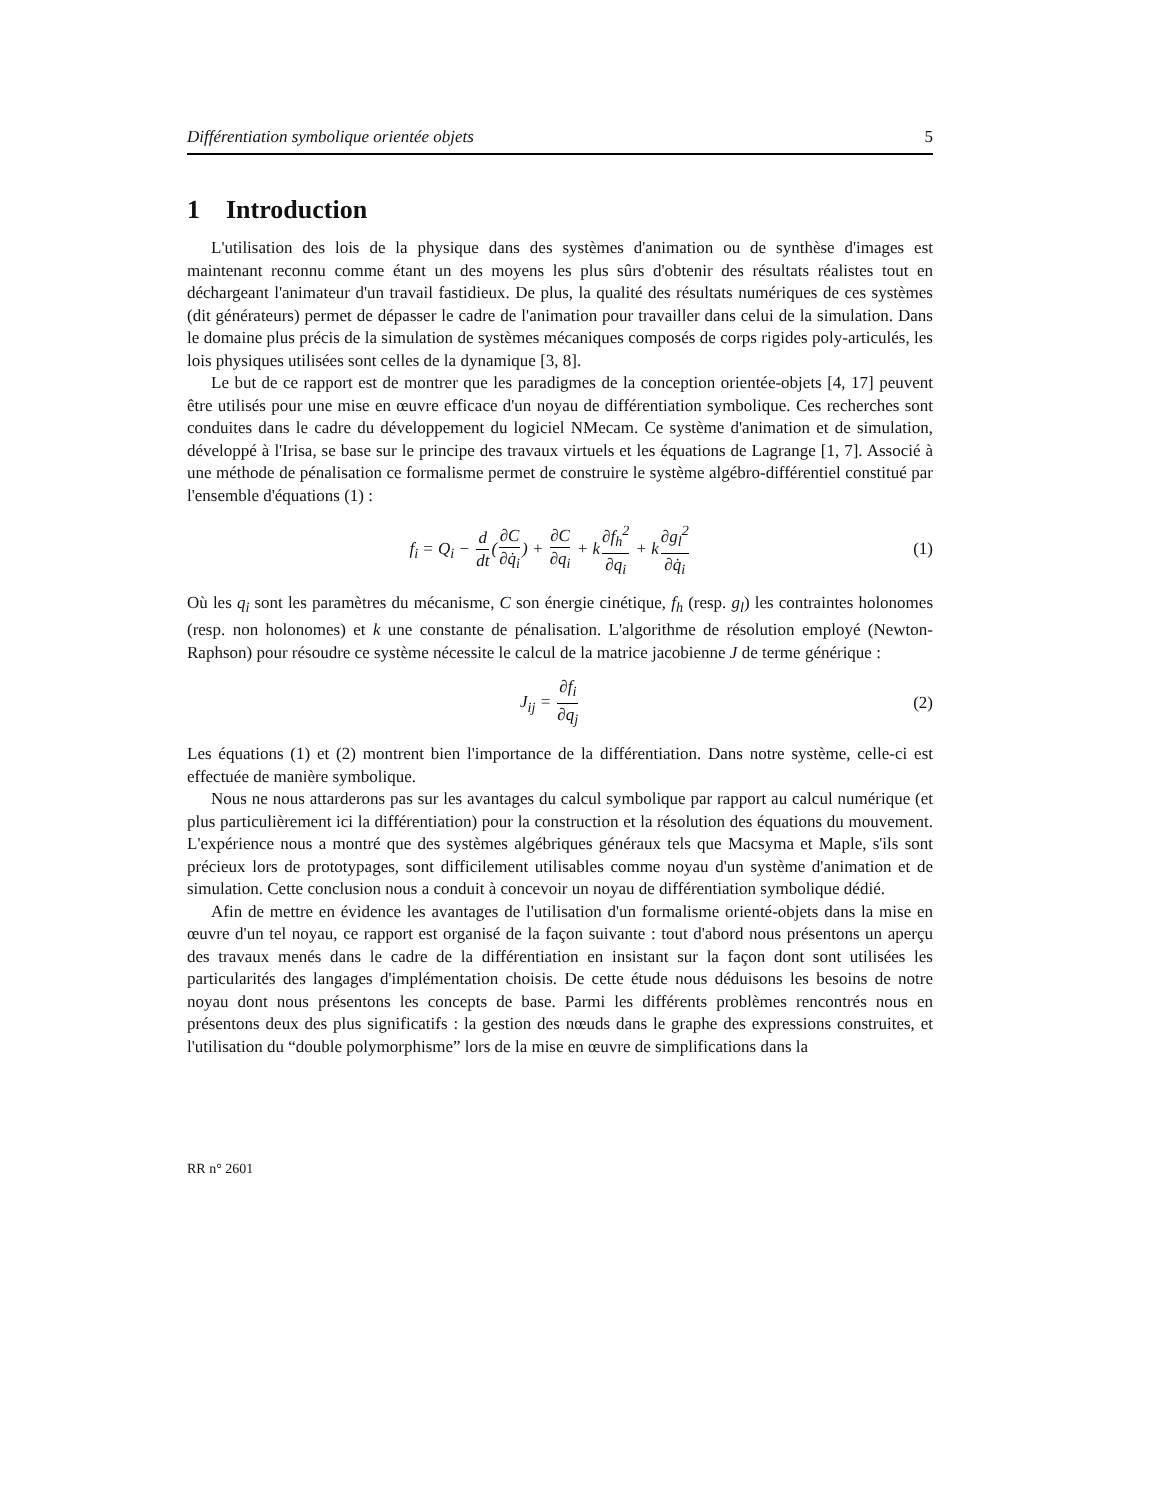Différentiation symbolique orientée objets 5
1 Introduction
L'utilisation des lois de la physique dans des systèmes d'animation ou de synthèse d'images est maintenant reconnu comme étant un des moyens les plus sûrs d'obtenir des résultats réalistes tout en déchargeant l'animateur d'un travail fastidieux. De plus, la qualité des résultats numériques de ces systèmes (dit générateurs) permet de dépasser le cadre de l'animation pour travailler dans celui de la simulation. Dans le domaine plus précis de la simulation de systèmes mécaniques composés de corps rigides poly-articulés, les lois physiques utilisées sont celles de la dynamique [3, 8].
Le but de ce rapport est de montrer que les paradigmes de la conception orientée-objets [4, 17] peuvent être utilisés pour une mise en œuvre efficace d'un noyau de différentiation symbolique. Ces recherches sont conduites dans le cadre du développement du logiciel NMecam. Ce système d'animation et de simulation, développé à l'Irisa, se base sur le principe des travaux virtuels et les équations de Lagrange [1, 7]. Associé à une méthode de pénalisation ce formalisme permet de construire le système algébro-différentiel constitué par l'ensemble d'équations (1) :
f<sub>i</sub> = Q<sub>i</sub> − d dt(∂C ∂q̇<sub>i</sub>) + ∂C ∂q<sub>i</sub> + k∂f<sub>h</sub><sup>2</sup> ∂q<sub>i</sub> + k∂g<sub>l</sub><sup>2</sup> ∂q̇<sub>i</sub>
(1)
Où les q<sub>i</sub> sont les paramètres du mécanisme, C son énergie cinétique, f<sub>h</sub> (resp. g<sub>l</sub>) les contraintes holonomes (resp. non holonomes) et k une constante de pénalisation. L'algorithme de résolution employé (Newton-Raphson) pour résoudre ce système nécessite le calcul de la matrice jacobienne J de terme générique :
J<sub>ij</sub> = ∂f<sub>i</sub> ∂q<sub>j</sub> (2)
Les équations (1) et (2) montrent bien l'importance de la différentiation. Dans notre système, celle-ci est effectuée de manière symbolique.
Nous ne nous attarderons pas sur les avantages du calcul symbolique par rapport au calcul numérique (et plus particulièrement ici la différentiation) pour la construction et la résolution des équations du mouvement. L'expérience nous a montré que des systèmes algébriques généraux tels que Macsyma et Maple, s'ils sont précieux lors de prototypages, sont difficilement utilisables comme noyau d'un système d'animation et de simulation. Cette conclusion nous a conduit à concevoir un noyau de différentiation symbolique dédié.
Afin de mettre en évidence les avantages de l'utilisation d'un formalisme orienté-objets dans la mise en œuvre d'un tel noyau, ce rapport est organisé de la façon suivante : tout d'abord nous présentons un aperçu des travaux menés dans le cadre de la différentiation en insistant sur la façon dont sont utilisées les particularités des langages d'implémentation choisis. De cette étude nous déduisons les besoins de notre noyau dont nous présentons les concepts de base. Parmi les différents problèmes rencontrés nous en présentons deux des plus significatifs : la gestion des nœuds dans le graphe des expressions construites, et l'utilisation du “double polymorphisme” lors de la mise en œuvre de simplifications dans la
RR n° 2601